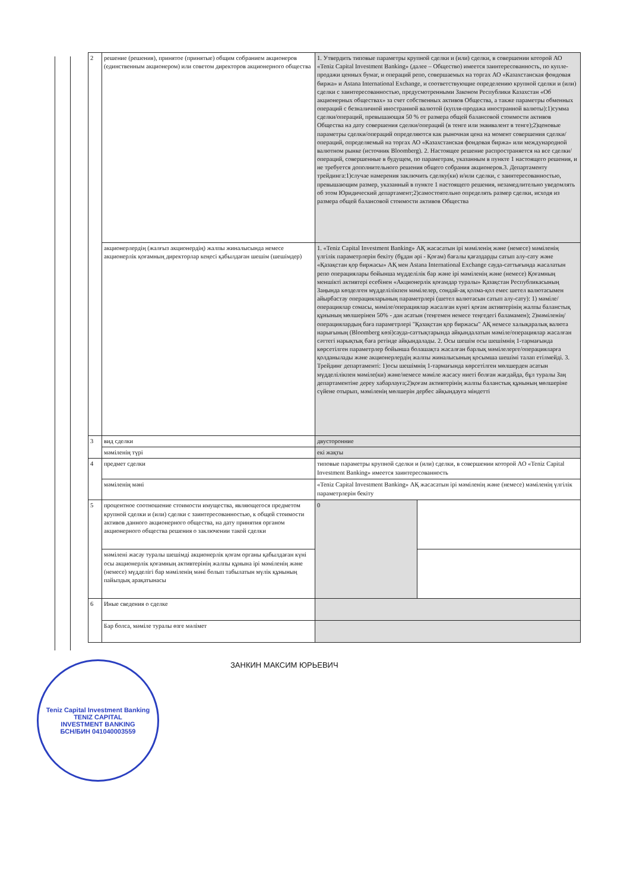| 2 | решение (решения), принятое (принятые) общим собранием акционеров (единственным акционером) или советом директоров акционерного общества | 1. Утвердить типовые параметры крупной сделки и (или) сделки, в совершении которой АО «Teniz Capital Investment Banking» (далее – Общество) имеется заинтересованность, по купле-продажи ценных бумаг, и операций репо, совершаемых на торгах АО «Казахстанская фондовая биржа» и Astana International Exchange, и соответствующие определению крупной сделки и (или) сделки с заинтересованностью, предусмотренными Законом Республики Казахстан «Об акционерных обществах» за счет собственных активов Общества, а также параметры обменных операций с безналичной иностранной валютой (купля-продажа иностранной валюты):1)сумма сделки/операций, превышающая 50 % от размера общей балансовой стоимости активов Общества на дату совершения сделки/операций (в тенге или эквивалент в тенге);2)ценовые параметры сделки/операций определяются как рыночная цена на момент совершения сделки/операций, определяемый на торгах АО «Казахстанская фондовая биржа» или международной валютном рынке (источник Bloomberg). 2. Настоящее решение распространяется на все сделки/операций, совершенные в будущем, по параметрам, указанным в пункте 1 настоящего решения, и не требуется дополнительного решения общего собрания акционеров.3. Департаменту трейдинга:1)случае намерения заключить сделку(ки) и/или сделки, с заинтересованностью, превышающим размер, указанный в пункте 1 настоящего решения, незамедлительно уведомлять об этом Юридический департамент;2)самостоятельно определять размер сделки, исходя из размера общей балансовой стоимости активов Общества | |
| | акционерлердің (жалғыз акционердің) жалпы жиналысында немесе акционерлік қоғамның директорлар кеңесі қабылдаған шешім (шешімдер) | 1. «Teniz Capital Investment Banking» АҚ жасасатын ірі мәміленің және (немесе) мәміленің үлгілік параметрлерін бекіту (бұдан әрі - Қоғам) бағалы қағаздарды сатып алу-сату және «Қазақстан қор биржасы» АҚ мен Astana International Exchange сауда-саттығында жасалатын репо операциялары бойынша мүдделілік бар және ірі мәміленің және (немесе) Қоғамның меншікті активтері есебінен «Акционерлік қоғамдар туралы» Қазақстан Республикасының Заңында көзделген мүдделілікпен мәмілелер, сондай-ақ қолма-қол емес шетел валютасымен айырбастау операцияларының параметрлері (шетел валютасын сатып алу-сату): 1) мәміле/операциялар сомасы, мәміле/операциялар жасалған күнгі қоғам активтерінің жалпы баланстық құнының мөлшерінен 50% - дан асатын (теңгемен немесе теңгедегі баламамен); 2)мәміленің/операциялардың баға параметрлері "Қазақстан қор биржасы" АҚ немесе халықаралық валюта нарығының (Bloomberg көзі)сауда-саттықтарында айқындалатын мәміле/операциялар жасалған сәттегі нарықтық баға ретінде айқындалады. 2. Осы шешім осы шешімнің 1-тармағында көрсетілген параметрлер бойынша болашақта жасалған барлық мәмілелерге/операцияларға қолданылады және акционерлердің жалпы жиналысының қосымша шешімі талап етілмейді. 3. Трейдинг департаменті: 1)осы шешімнің 1-тармағында көрсетілген мөлшерден асатын мүдделілікпен мәміле(ки) және/немесе мәміле жасасу ниеті болған жағдайда, бұл туралы Заң департаментіне дереу хабарлауға;2)қоғам активтерінің жалпы баланстық құнының мөлшеріне сүйене отырып, мәміленің мөлшерін дербес айқындауға міндетті | |
| 3 | вид сделки | двусторонние | |
| | мәміленің түрі | екі жақты | |
| 4 | предмет сделки | типовые параметры крупной сделки и (или) сделки, в совершении которой АО «Teniz Capital Investment Banking» имеется заинтересованность | |
| | мәміленің мәні | «Teniz Capital Investment Banking» АҚ жасасатын ірі мәміленің және (немесе) мәміленің үлгілік параметрлерін бекіту | |
| 5 | процентное соотношение стоимости имущества, являющегося предметом крупной сделки и (или) сделки с заинтересованностью, к общей стоимости активов данного акционерного общества, на дату принятия органом акционерного общества решения о заключении такой сделки | 0 | |
| | мәмілені жасау туралы шешімді акционерлік қоғам органы қабылдаған күні осы акционерлік қоғамның активтерінің жалпы құнына ірі мәміленің және (немесе) мүдделігі бар мәміленің мәні болып табылатын мүлік құнының пайыздық арақатынасы | | |
| 6 | Иные сведения о сделке | | |
| | Бар болса, мәміле туралы өзге мәлімет | | |
ЗАНКИН МАКСИМ ЮРЬЕВИЧ
Teniz Capital Investment Banking
TENIZ CAPITAL
INVESTMENT BANKING
БСН/БИН 041040003559